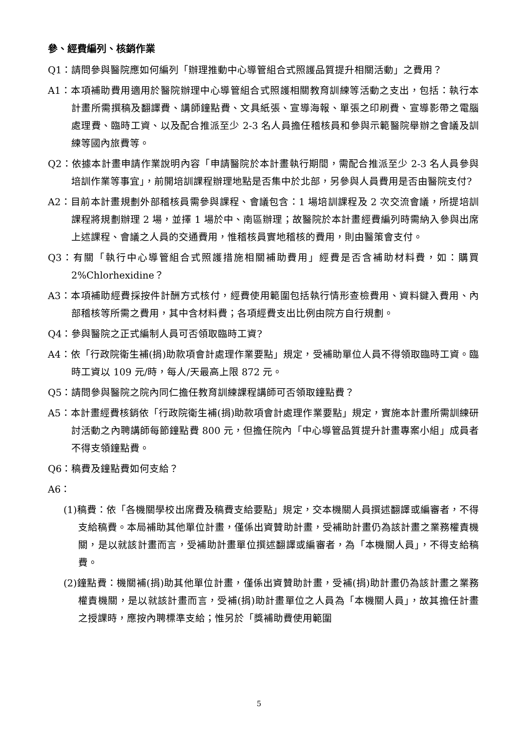參、經費編列、核銷作業
Q1：請問參與醫院應如何編列「辦理推動中心導管組合式照護品質提升相關活動」之費用？
A1：本項補助費用適用於醫院辦理中心導管組合式照護相關教育訓練等活動之支出，包括：執行本計畫所需撰稿及翻譯費、講師鐘點費、文具紙張、宣導海報、單張之印刷費、宣導影帶之電腦處理費、臨時工資、以及配合推派至少 2-3 名人員擔任稽核員和參與示範醫院舉辦之會議及訓練等國內旅費等。
Q2：依據本計畫申請作業說明內容「申請醫院於本計畫執行期間，需配合推派至少 2-3 名人員參與培訓作業等事宜」，前開培訓課程辦理地點是否集中於北部，另參與人員費用是否由醫院支付?
A2：目前本計畫規劃外部稽核員需參與課程、會議包含：1 場培訓課程及 2 次交流會議，所提培訓課程將規劃辦理 2 場，並擇 1 場於中、南區辦理；故醫院於本計畫經費編列時需納入參與出席上述課程、會議之人員的交通費用，惟稽核員實地稽核的費用，則由醫策會支付。
Q3：有關「執行中心導管組合式照護措施相關補助費用」經費是否含補助材料費，如：購買 2%Chlorhexidine？
A3：本項補助經費採按件計酬方式核付，經費使用範圍包括執行情形查檢費用、資料鍵入費用、內部稽核等所需之費用，其中含材料費；各項經費支出比例由院方自行規劃。
Q4：參與醫院之正式編制人員可否領取臨時工資?
A4：依「行政院衛生補(捐)助款項會計處理作業要點」規定，受補助單位人員不得領取臨時工資。臨時工資以 109 元/時，每人/天最高上限 872 元。
Q5：請問參與醫院之院內同仁擔任教育訓練課程講師可否領取鐘點費？
A5：本計畫經費核銷依「行政院衛生補(捐)助款項會計處理作業要點」規定，實施本計畫所需訓練研討活動之內聘講師每節鐘點費 800 元，但擔任院內「中心導管品質提升計畫專案小組」成員者不得支領鐘點費。
Q6：稿費及鐘點費如何支給？
A6：
(1)稿費：依「各機關學校出席費及稿費支給要點」規定，交本機關人員撰述翻譯或編審者，不得支給稿費。本局補助其他單位計畫，僅係出資贊助計畫，受補助計畫仍為該計畫之業務權責機關，是以就該計畫而言，受補助計畫單位撰述翻譯或編審者，為「本機關人員」，不得支給稿費。
(2)鐘點費：機關補(捐)助其他單位計畫，僅係出資贊助計畫，受補(捐)助計畫仍為該計畫之業務權責機關，是以就該計畫而言，受補(捐)助計畫單位之人員為「本機關人員」，故其擔任計畫之授課時，應按內聘標準支給；惟另於「獎補助費使用範圍
5